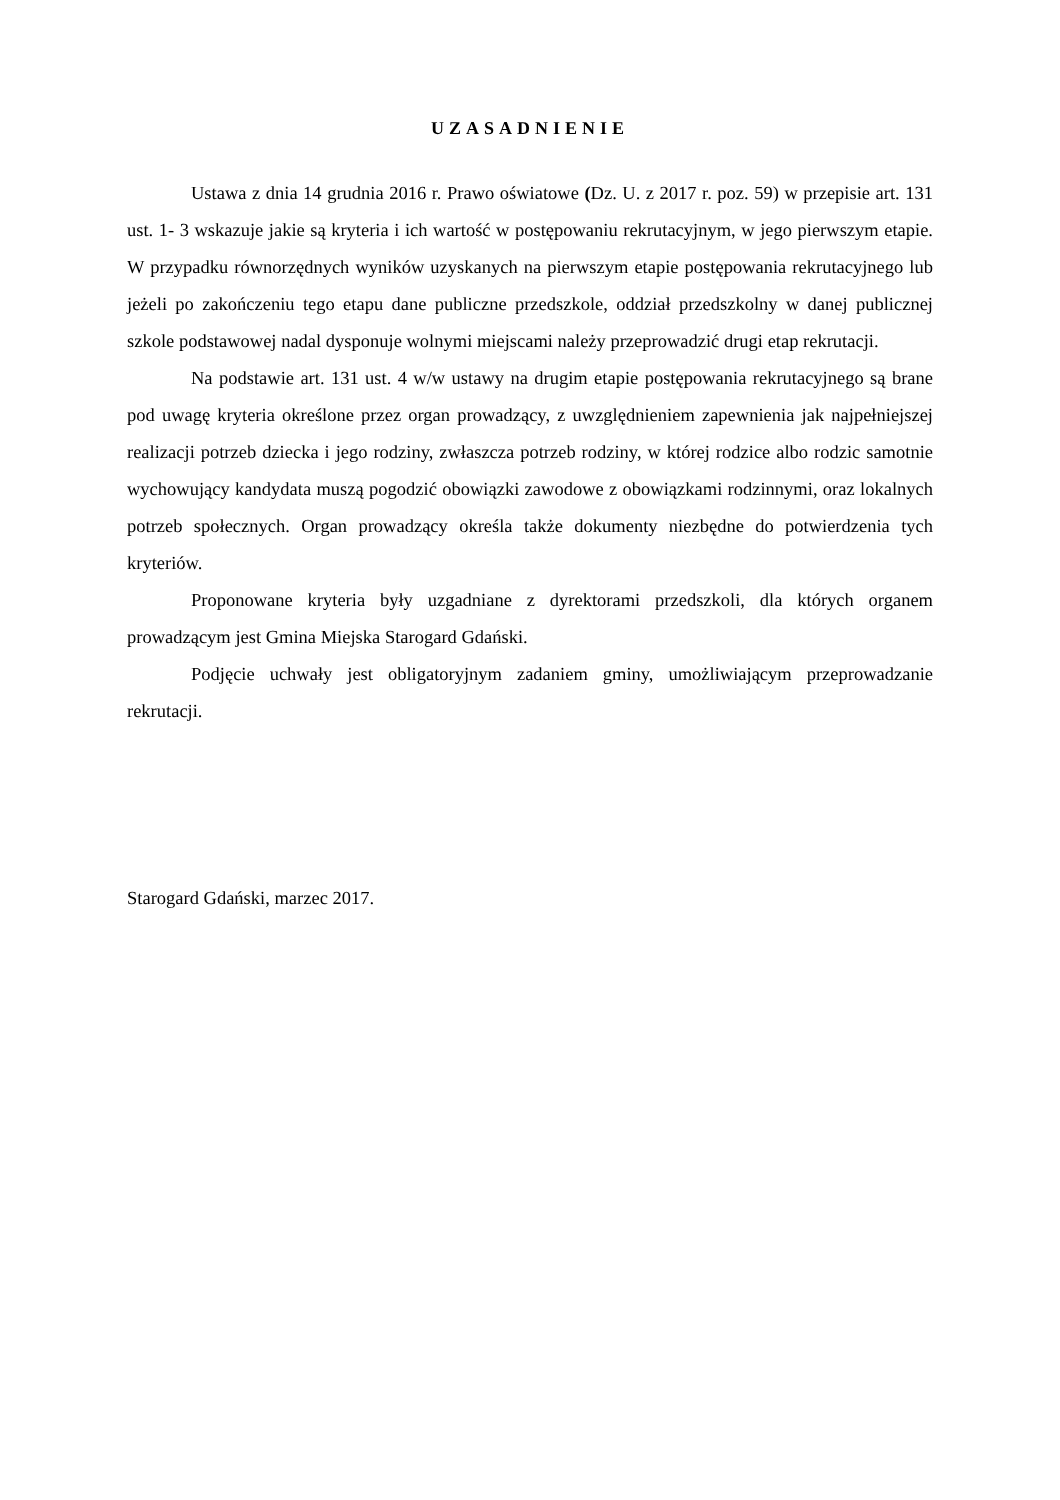UZASADNIENIE
Ustawa z dnia 14 grudnia 2016 r. Prawo oświatowe (Dz. U. z 2017 r. poz. 59) w przepisie art. 131 ust. 1- 3 wskazuje jakie są kryteria i ich wartość w postępowaniu rekrutacyjnym, w jego pierwszym etapie. W przypadku równorzędnych wyników uzyskanych na pierwszym etapie postępowania rekrutacyjnego lub jeżeli po zakończeniu tego etapu dane publiczne przedszkole, oddział przedszkolny w danej publicznej szkole podstawowej nadal dysponuje wolnymi miejscami należy przeprowadzić drugi etap rekrutacji.
Na podstawie art. 131 ust. 4 w/w ustawy na drugim etapie postępowania rekrutacyjnego są brane pod uwagę kryteria określone przez organ prowadzący, z uwzględnieniem zapewnienia jak najpełniejszej realizacji potrzeb dziecka i jego rodziny, zwłaszcza potrzeb rodziny, w której rodzice albo rodzic samotnie wychowujący kandydata muszą pogodzić obowiązki zawodowe z obowiązkami rodzinnymi, oraz lokalnych potrzeb społecznych. Organ prowadzący określa także dokumenty niezbędne do potwierdzenia tych kryteriów.
Proponowane kryteria były uzgadniane z dyrektorami przedszkoli, dla których organem prowadzącym jest Gmina Miejska Starogard Gdański.
Podjęcie uchwały jest obligatoryjnym zadaniem gminy, umożliwiającym przeprowadzanie rekrutacji.
Starogard Gdański, marzec 2017.